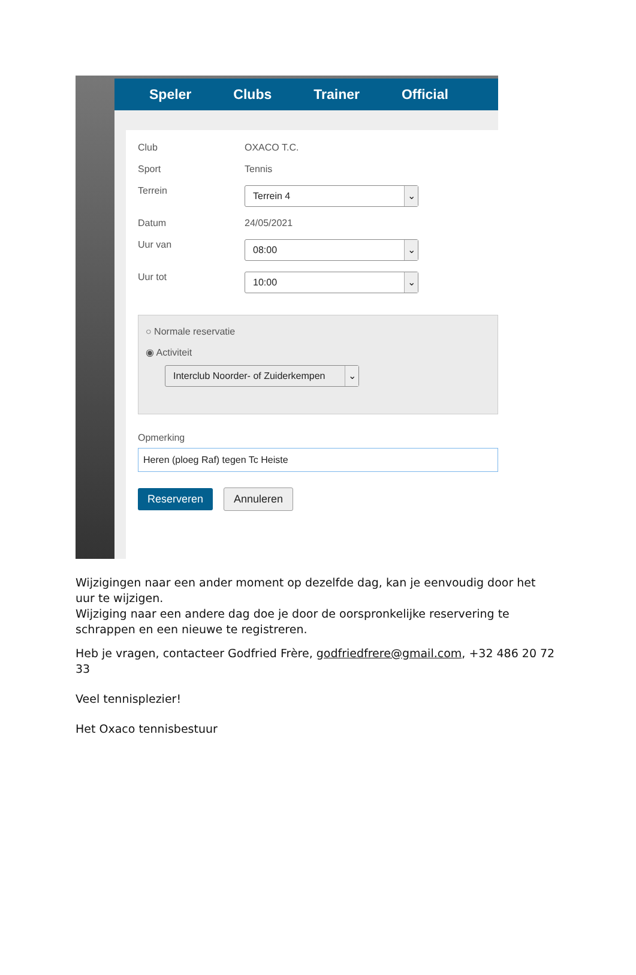Speler Clubs Trainer Official
Club OXACO T.C.
Sport Tennis
Terrein
Terrein 4 ⌄
Datum 24/05/2021
Uur van
08:00 ⌄
Uur tot
10:00 ⌄
○ Normale reservatie
◉ Activiteit
Interclub Noorder- of Zuiderkempen ⌄
Opmerking
Heren (ploeg Raf) tegen Tc Heiste
Reserveren Annuleren
Wijzigingen naar een ander moment op dezelfde dag, kan je eenvoudig door het uur te wijzigen.
Wijziging naar een andere dag doe je door de oorspronkelijke reservering te schrappen en een nieuwe te registreren.
Heb je vragen, contacteer Godfried Frère, godfriedfrere@gmail.com, +32 486 20 72 33
Veel tennisplezier!
Het Oxaco tennisbestuur